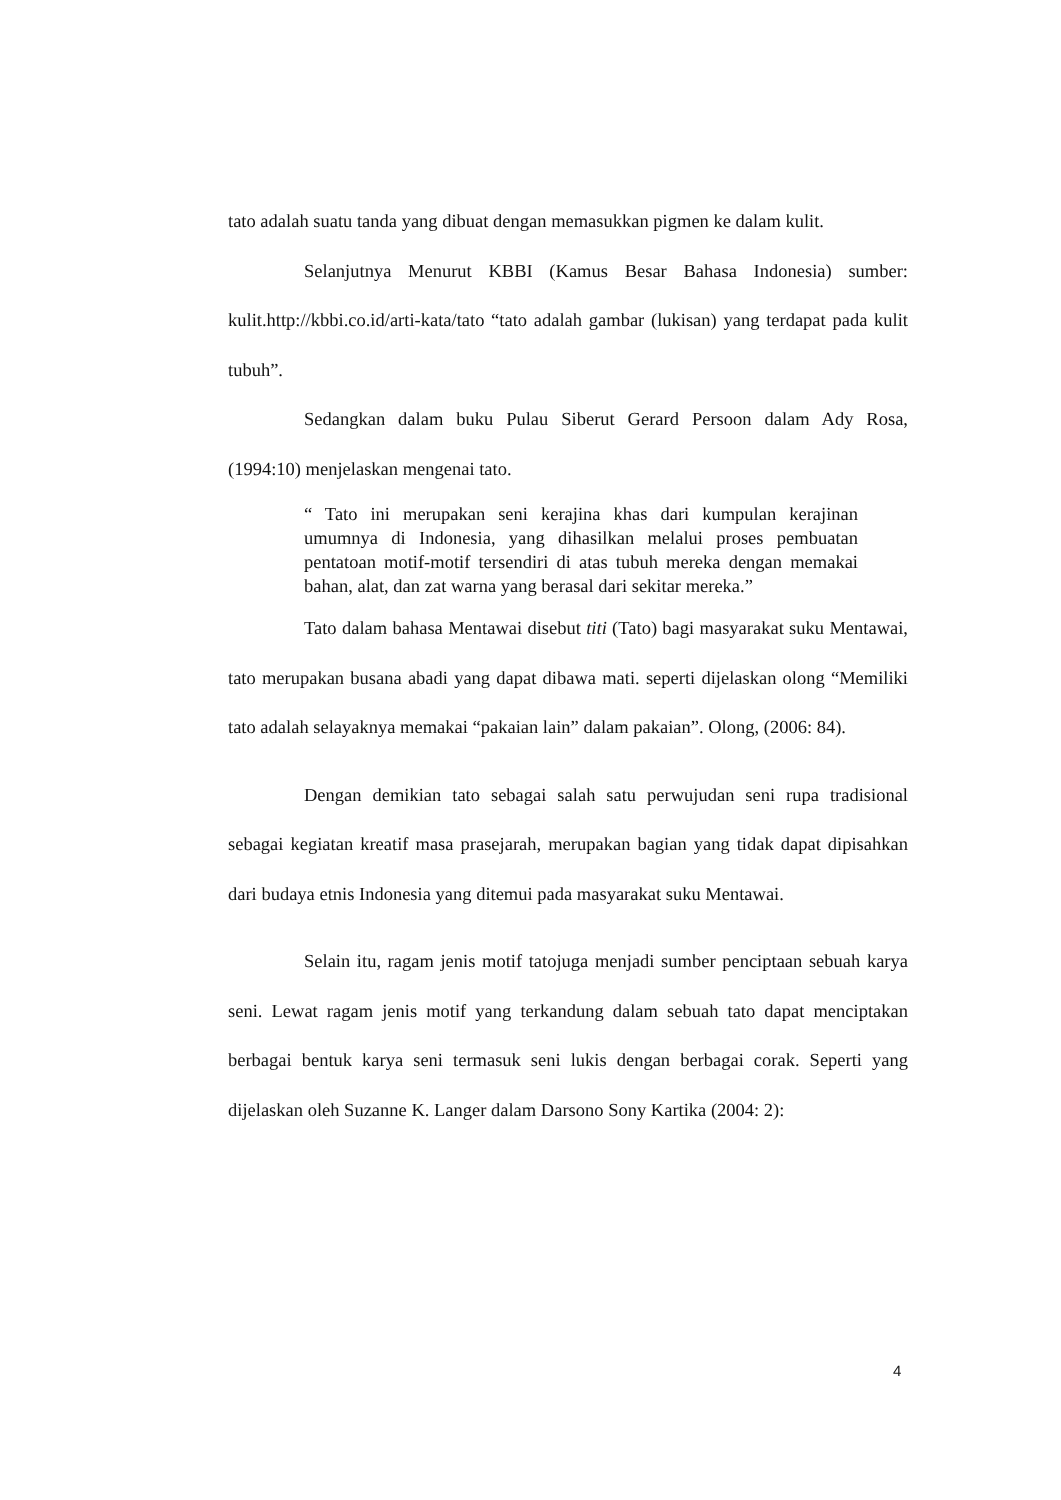tato adalah suatu tanda yang dibuat dengan memasukkan pigmen ke dalam kulit.
Selanjutnya Menurut KBBI (Kamus Besar Bahasa Indonesia) sumber: kulit.http://kbbi.co.id/arti-kata/tato “tato adalah gambar (lukisan) yang terdapat pada kulit tubuh”.
Sedangkan dalam buku Pulau Siberut Gerard Persoon dalam Ady Rosa, (1994:10) menjelaskan mengenai tato.
“ Tato ini merupakan seni kerajina khas dari kumpulan kerajinan umumnya di Indonesia, yang dihasilkan melalui proses pembuatan pentatoan motif-motif tersendiri di atas tubuh mereka dengan memakai bahan, alat, dan zat warna yang berasal dari sekitar mereka.”
Tato dalam bahasa Mentawai disebut titi (Tato) bagi masyarakat suku Mentawai, tato merupakan busana abadi yang dapat dibawa mati. seperti dijelaskan olong “Memiliki tato adalah selayaknya memakai “pakaian lain” dalam pakaian”. Olong, (2006: 84).
Dengan demikian tato sebagai salah satu perwujudan seni rupa tradisional sebagai kegiatan kreatif masa prasejarah, merupakan bagian yang tidak dapat dipisahkan dari budaya etnis Indonesia yang ditemui pada masyarakat suku Mentawai.
Selain itu, ragam jenis motif tatojuga menjadi sumber penciptaan sebuah karya seni. Lewat ragam jenis motif yang terkandung dalam sebuah tato dapat menciptakan berbagai bentuk karya seni termasuk seni lukis dengan berbagai corak. Seperti yang dijelaskan oleh Suzanne K. Langer dalam Darsono Sony Kartika (2004: 2):
4